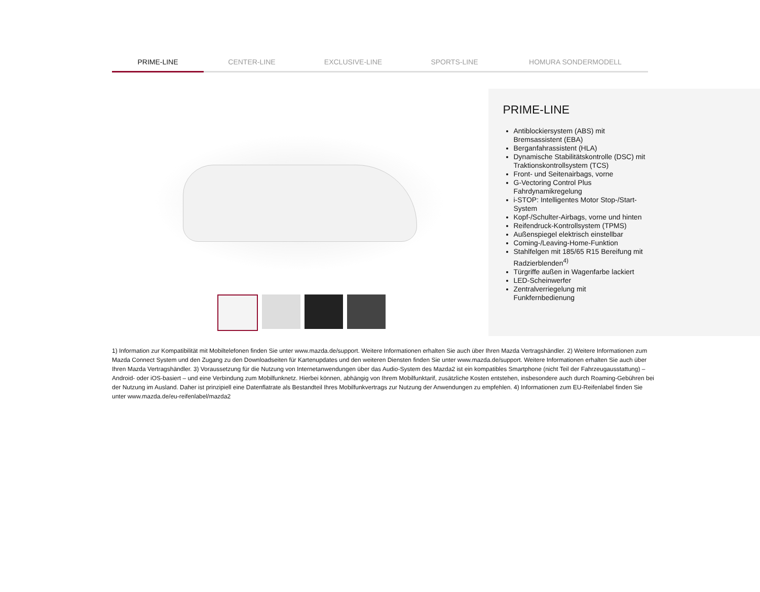PRIME-LINE CENTER-LINE EXCLUSIVE-LINE SPORTS-LINE HOMURA SONDERMODELL
PRIME-LINE
Antiblockiersystem (ABS) mit Bremsassistent (EBA)
Berganfahrassistent (HLA)
Dynamische Stabilitätskontrolle (DSC) mit Traktionskontrollsystem (TCS)
Front- und Seitenairbags, vorne
G-Vectoring Control Plus Fahrdynamikregelung
i-STOP: Intelligentes Motor Stop-/Start-System
Kopf-/Schulter-Airbags, vorne und hinten
Reifendruck-Kontrollsystem (TPMS)
Außenspiegel elektrisch einstellbar
Coming-/Leaving-Home-Funktion
Stahlfelgen mit 185/65 R15 Bereifung mit Radzierblenden<sup>4)</sup>
Türgriffe außen in Wagenfarbe lackiert
LED-Scheinwerfer
Zentralverriegelung mit Funkfernbedienung
1) Information zur Kompatibilität mit Mobiltelefonen finden Sie unter www.mazda.de/support. Weitere Informationen erhalten Sie auch über Ihren Mazda Vertragshändler. 2) Weitere Informationen zum Mazda Connect System und den Zugang zu den Downloadseiten für Kartenupdates und den weiteren Diensten finden Sie unter www.mazda.de/support. Weitere Informationen erhalten Sie auch über Ihren Mazda Vertragshändler. 3) Voraussetzung für die Nutzung von Internetanwendungen über das Audio-System des Mazda2 ist ein kompatibles Smartphone (nicht Teil der Fahrzeugausstattung) – Android- oder iOS-basiert – und eine Verbindung zum Mobilfunknetz. Hierbei können, abhängig von Ihrem Mobilfunktarif, zusätzliche Kosten entstehen, insbesondere auch durch Roaming-Gebühren bei der Nutzung im Ausland. Daher ist prinzipiell eine Datenflatrate als Bestandteil Ihres Mobilfunkvertrags zur Nutzung der Anwendungen zu empfehlen. 4) Informationen zum EU-Reifenlabel finden Sie unter www.mazda.de/eu-reifenlabel/mazda2